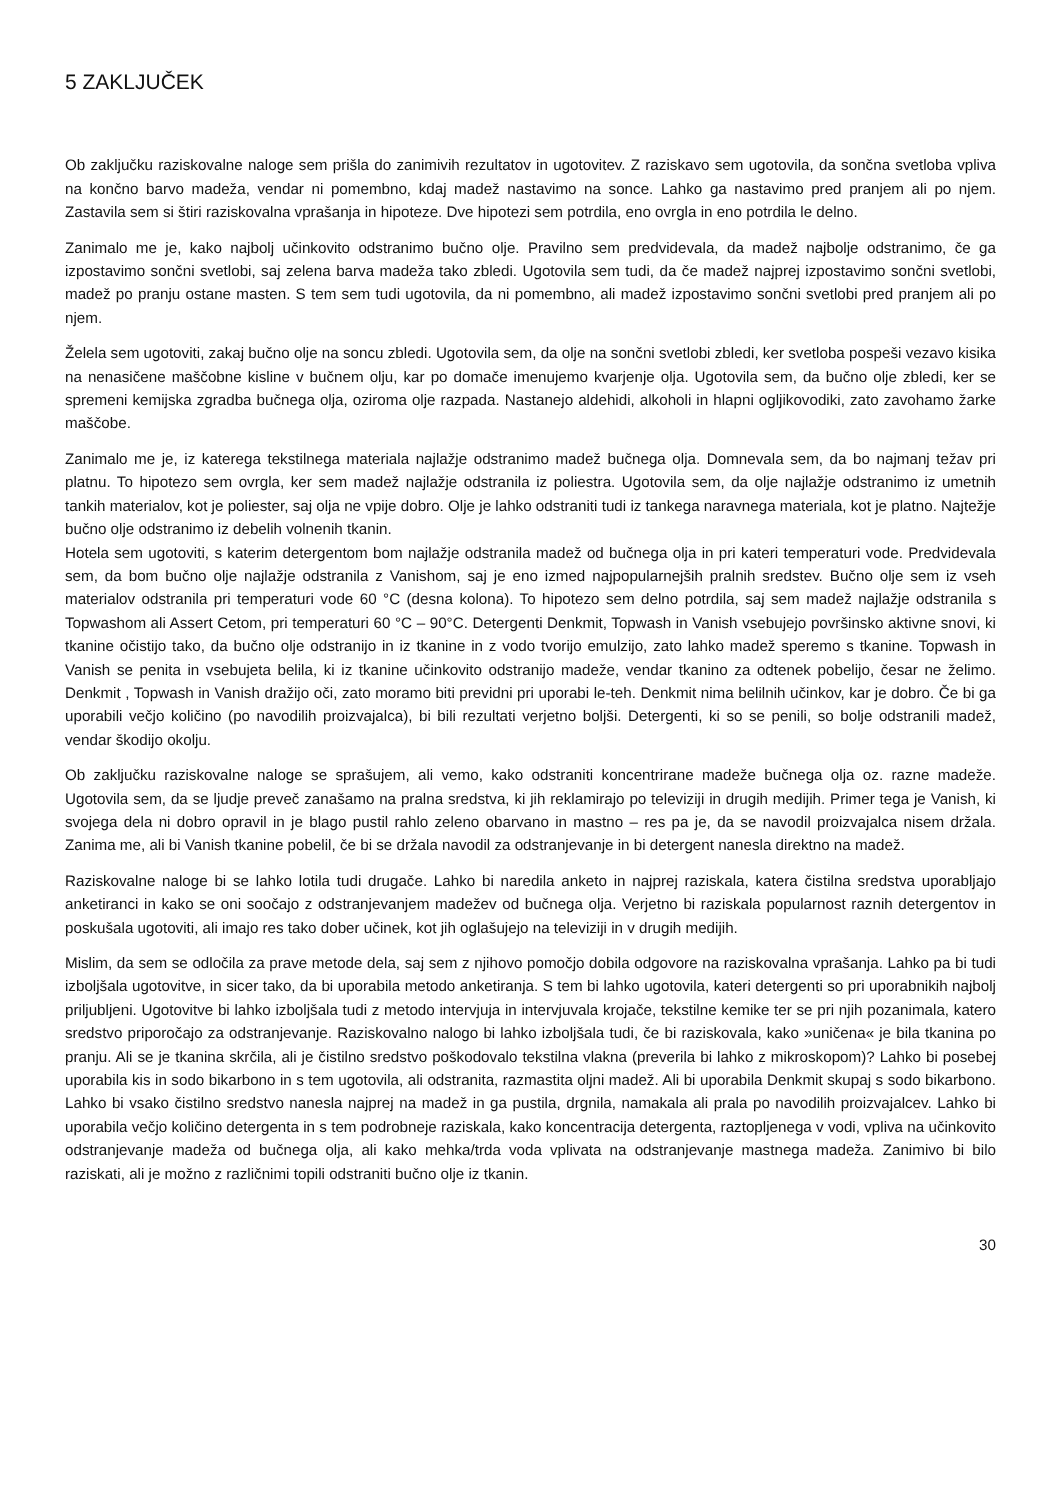5 ZAKLJUČEK
Ob zaključku raziskovalne naloge sem prišla do zanimivih rezultatov in ugotovitev. Z raziskavo sem ugotovila, da sončna svetloba vpliva na končno barvo madeža, vendar ni pomembno, kdaj madež nastavimo na sonce. Lahko ga nastavimo pred pranjem ali po njem. Zastavila sem si štiri raziskovalna vprašanja in hipoteze. Dve hipotezi sem potrdila, eno ovrgla in eno potrdila le delno.
Zanimalo me je, kako najbolj učinkovito odstranimo bučno olje. Pravilno sem predvidevala, da madež najbolje odstranimo, če ga izpostavimo sončni svetlobi, saj zelena barva madeža tako zbledi. Ugotovila sem tudi, da če madež najprej izpostavimo sončni svetlobi, madež po pranju ostane masten. S tem sem tudi ugotovila, da ni pomembno, ali madež izpostavimo sončni svetlobi pred pranjem ali po njem.
Želela sem ugotoviti, zakaj bučno olje na soncu zbledi. Ugotovila sem, da olje na sončni svetlobi zbledi, ker svetloba pospeši vezavo kisika na nenasičene maščobne kisline v bučnem olju, kar po domače imenujemo kvarjenje olja. Ugotovila sem, da bučno olje zbledi, ker se spremeni kemijska zgradba bučnega olja, oziroma olje razpada. Nastanejo aldehidi, alkoholi in hlapni ogljikovodiki, zato zavohamo žarke maščobe.
Zanimalo me je, iz katerega tekstilnega materiala najlažje odstranimo madež bučnega olja. Domnevala sem, da bo najmanj težav pri platnu. To hipotezo sem ovrgla, ker sem madež najlažje odstranila iz poliestra. Ugotovila sem, da olje najlažje odstranimo iz umetnih tankih materialov, kot je poliester, saj olja ne vpije dobro. Olje je lahko odstraniti tudi iz tankega naravnega materiala, kot je platno. Najtežje bučno olje odstranimo iz debelih volnenih tkanin.
Hotela sem ugotoviti, s katerim detergentom bom najlažje odstranila madež od bučnega olja in pri kateri temperaturi vode. Predvidevala sem, da bom bučno olje najlažje odstranila z Vanishom, saj je eno izmed najpopularnejših pralnih sredstev. Bučno olje sem iz vseh materialov odstranila pri temperaturi vode 60 °C (desna kolona). To hipotezo sem delno potrdila, saj sem madež najlažje odstranila s Topwashom ali Assert Cetom, pri temperaturi 60 °C – 90°C. Detergenti Denkmit, Topwash in Vanish vsebujejo površinsko aktivne snovi, ki tkanine očistijo tako, da bučno olje odstranijo in iz tkanine in z vodo tvorijo emulzijo, zato lahko madež speremo s tkanine. Topwash in Vanish se penita in vsebujeta belila, ki iz tkanine učinkovito odstranijo madeže, vendar tkanino za odtenek pobelijo, česar ne želimo. Denkmit , Topwash in Vanish dražijo oči, zato moramo biti previdni pri uporabi le-teh. Denkmit nima belilnih učinkov, kar je dobro. Če bi ga uporabili večjo količino (po navodilih proizvajalca), bi bili rezultati verjetno boljši. Detergenti, ki so se penili, so bolje odstranili madež, vendar škodijo okolju.
Ob zaključku raziskovalne naloge se sprašujem, ali vemo, kako odstraniti koncentrirane madeže bučnega olja oz. razne madeže. Ugotovila sem, da se ljudje preveč zanašamo na pralna sredstva, ki jih reklamirajo po televiziji in drugih medijih. Primer tega je Vanish, ki svojega dela ni dobro opravil in je blago pustil rahlo zeleno obarvano in mastno – res pa je, da se navodil proizvajalca nisem držala. Zanima me, ali bi Vanish tkanine pobelil, če bi se držala navodil za odstranjevanje in bi detergent nanesla direktno na madež.
Raziskovalne naloge bi se lahko lotila tudi drugače. Lahko bi naredila anketo in najprej raziskala, katera čistilna sredstva uporabljajo anketiranci in kako se oni soočajo z odstranjevanjem madežev od bučnega olja. Verjetno bi raziskala popularnost raznih detergentov in poskušala ugotoviti, ali imajo res tako dober učinek, kot jih oglašujejo na televiziji in v drugih medijih.
Mislim, da sem se odločila za prave metode dela, saj sem z njihovo pomočjo dobila odgovore na raziskovalna vprašanja. Lahko pa bi tudi izboljšala ugotovitve, in sicer tako, da bi uporabila metodo anketiranja. S tem bi lahko ugotovila, kateri detergenti so pri uporabnikih najbolj priljubljeni. Ugotovitve bi lahko izboljšala tudi z metodo intervjuja in intervjuvala krojače, tekstilne kemike ter se pri njih pozanimala, katero sredstvo priporočajo za odstranjevanje. Raziskovalno nalogo bi lahko izboljšala tudi, če bi raziskovala, kako »uničena« je bila tkanina po pranju. Ali se je tkanina skrčila, ali je čistilno sredstvo poškodovalo tekstilna vlakna (preverila bi lahko z mikroskopom)? Lahko bi posebej uporabila kis in sodo bikarbono in s tem ugotovila, ali odstranita, razmastita oljni madež. Ali bi uporabila Denkmit skupaj s sodo bikarbono. Lahko bi vsako čistilno sredstvo nanesla najprej na madež in ga pustila, drgnila, namakala ali prala po navodilih proizvajalcev. Lahko bi uporabila večjo količino detergenta in s tem podrobneje raziskala, kako koncentracija detergenta, raztopljenega v vodi, vpliva na učinkovito odstranjevanje madeža od bučnega olja, ali kako mehka/trda voda vplivata na odstranjevanje mastnega madeža. Zanimivo bi bilo raziskati, ali je možno z različnimi topili odstraniti bučno olje iz tkanin.
30